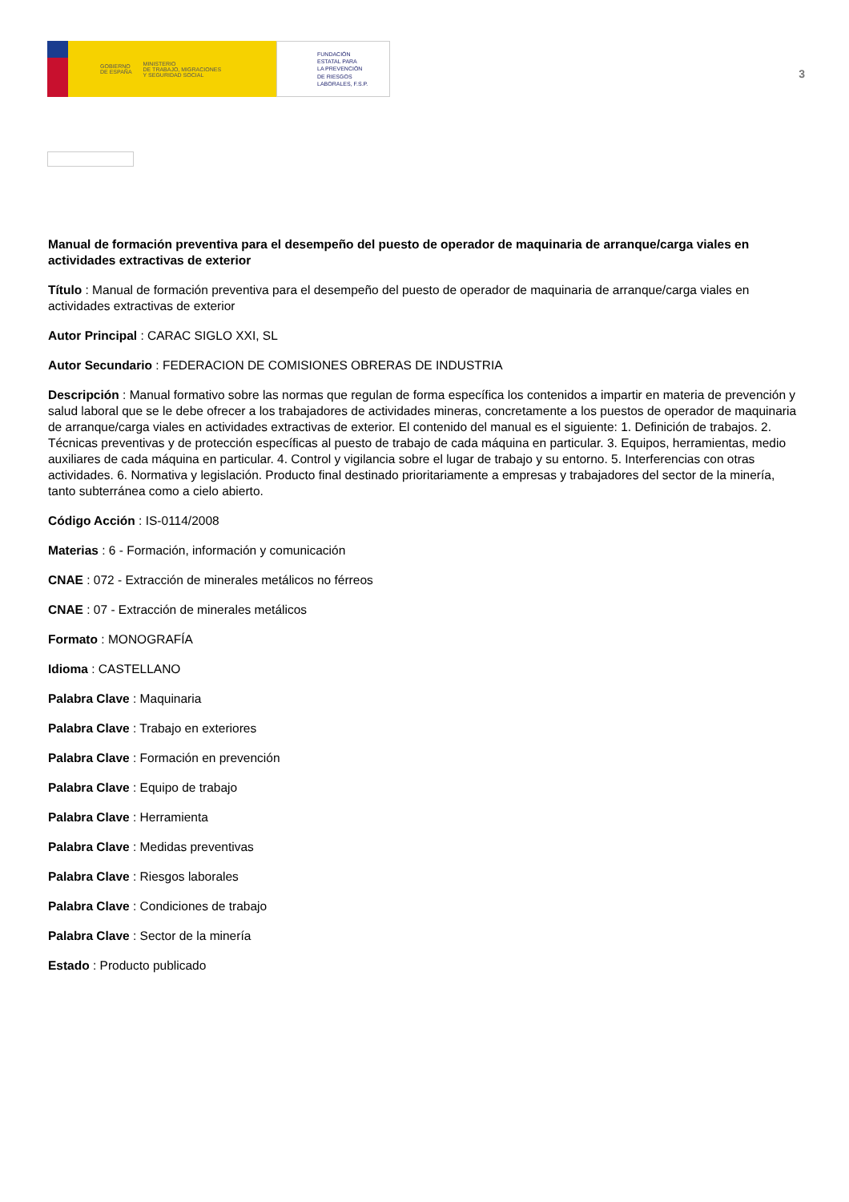GOBIERNO
DE ESPAÑA MINISTERIO
DE TRABAJO, MIGRACIONES
Y SEGURIDAD SOCIAL
FUNDACIÓN
ESTATAL PARA
LA PREVENCIÓN
DE RIESGOS
LABORALES, F.S.P.
3
Manual de formación preventiva para el desempeño del puesto de operador de maquinaria de arranque/carga viales en actividades extractivas de exterior
Título : Manual de formación preventiva para el desempeño del puesto de operador de maquinaria de arranque/carga viales en actividades extractivas de exterior
Autor Principal : CARAC SIGLO XXI, SL
Autor Secundario : FEDERACION DE COMISIONES OBRERAS DE INDUSTRIA
Descripción : Manual formativo sobre las normas que regulan de forma específica los contenidos a impartir en materia de prevención y salud laboral que se le debe ofrecer a los trabajadores de actividades mineras, concretamente a los puestos de operador de maquinaria de arranque/carga viales en actividades extractivas de exterior. El contenido del manual es el siguiente: 1. Definición de trabajos. 2. Técnicas preventivas y de protección específicas al puesto de trabajo de cada máquina en particular. 3. Equipos, herramientas, medio auxiliares de cada máquina en particular. 4. Control y vigilancia sobre el lugar de trabajo y su entorno. 5. Interferencias con otras actividades. 6. Normativa y legislación. Producto final destinado prioritariamente a empresas y trabajadores del sector de la minería, tanto subterránea como a cielo abierto.
Código Acción : IS-0114/2008
Materias : 6 - Formación, información y comunicación
CNAE : 072 - Extracción de minerales metálicos no férreos
CNAE : 07 - Extracción de minerales metálicos
Formato : MONOGRAFÍA
Idioma : CASTELLANO
Palabra Clave : Maquinaria
Palabra Clave : Trabajo en exteriores
Palabra Clave : Formación en prevención
Palabra Clave : Equipo de trabajo
Palabra Clave : Herramienta
Palabra Clave : Medidas preventivas
Palabra Clave : Riesgos laborales
Palabra Clave : Condiciones de trabajo
Palabra Clave : Sector de la minería
Estado : Producto publicado